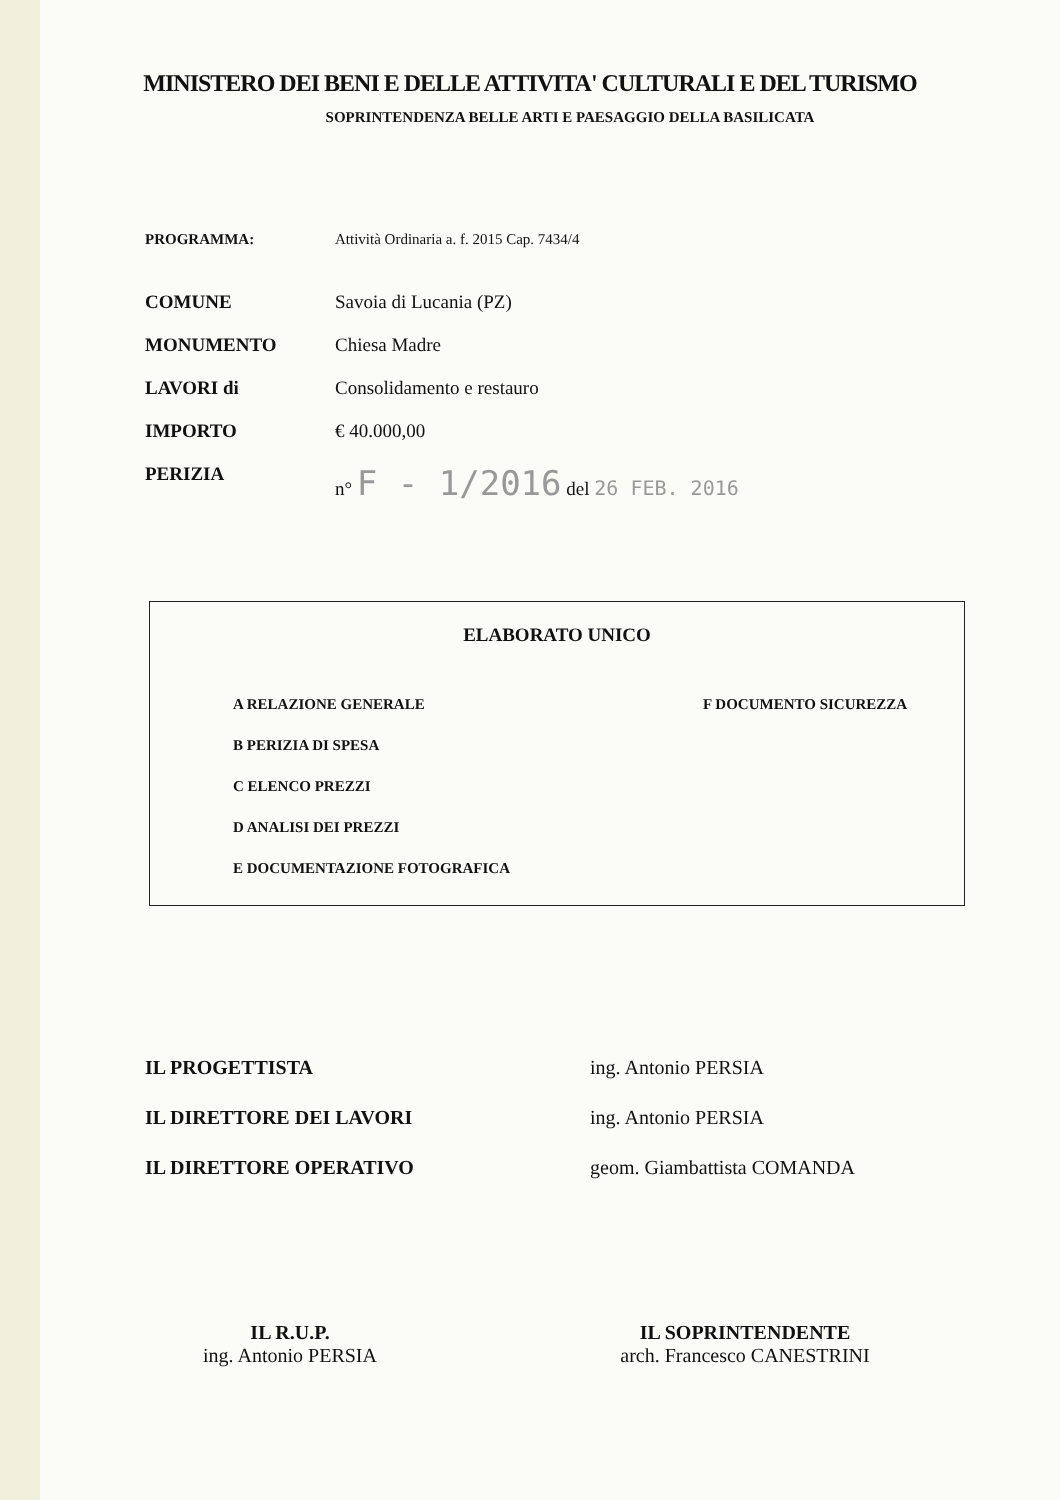MINISTERO DEI BENI E DELLE ATTIVITA' CULTURALI E DEL TURISMO
SOPRINTENDENZA BELLE ARTI E PAESAGGIO DELLA BASILICATA
PROGRAMMA: Attività Ordinaria a. f. 2015 Cap. 7434/4
COMUNE Savoia di Lucania (PZ)
MONUMENTO Chiesa Madre
LAVORI di Consolidamento e restauro
IMPORTO € 40.000,00
PERIZIA n° F - 1/2016 del 26 FEB. 2016
ELABORATO UNICO
A RELAZIONE GENERALE
B PERIZIA DI SPESA
C ELENCO PREZZI
D ANALISI DEI PREZZI
E DOCUMENTAZIONE FOTOGRAFICA
F DOCUMENTO SICUREZZA
IL PROGETTISTA ing. Antonio PERSIA
IL DIRETTORE DEI LAVORI ing. Antonio PERSIA
IL DIRETTORE OPERATIVO geom. Giambattista COMANDA
IL R.U.P.
ing. Antonio PERSIA
IL SOPRINTENDENTE
arch. Francesco CANESTRINI